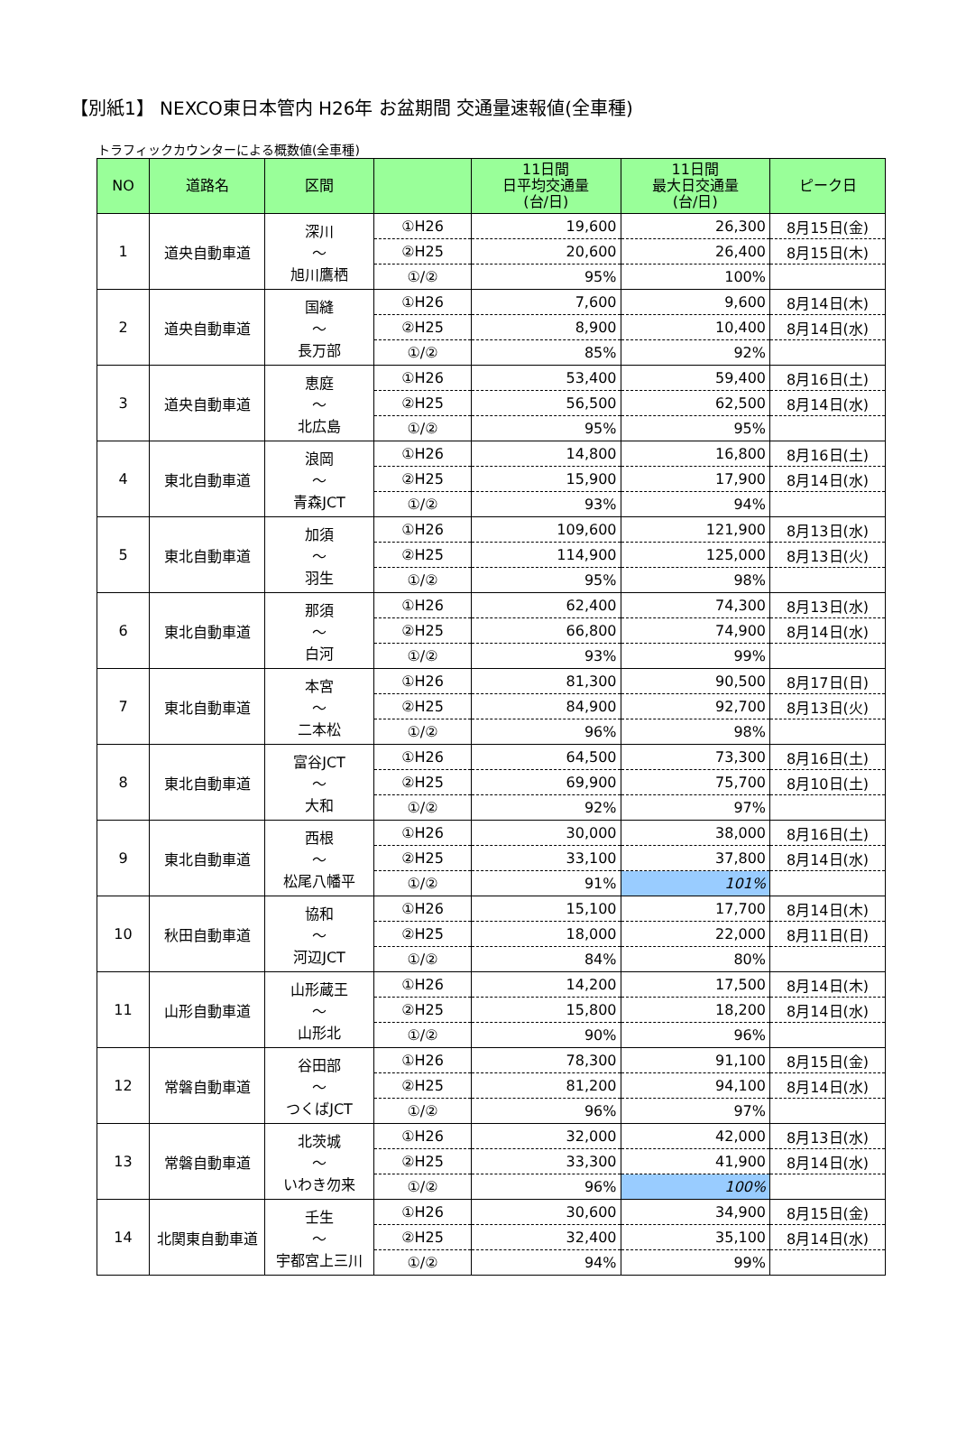【別紙1】 NEXCO東日本管内 H26年 お盆期間 交通量速報値(全車種)
トラフィックカウンターによる概数値(全車種)
| NO | 道路名 | 区間 | | 11日間 日平均交通量 (台/日) | 11日間 最大日交通量 (台/日) | ピーク日 |
| --- | --- | --- | --- | --- | --- | --- |
| 1 | 道央自動車道 | 深川 ～ 旭川鷹栖 | ①H26 | 19,600 | 26,300 | 8月15日(金) |
| | | | ②H25 | 20,600 | 26,400 | 8月15日(木) |
| | | | ①/② | 95% | 100% | |
| 2 | 道央自動車道 | 国縫 ～ 長万部 | ①H26 | 7,600 | 9,600 | 8月14日(木) |
| | | | ②H25 | 8,900 | 10,400 | 8月14日(水) |
| | | | ①/② | 85% | 92% | |
| 3 | 道央自動車道 | 恵庭 ～ 北広島 | ①H26 | 53,400 | 59,400 | 8月16日(土) |
| | | | ②H25 | 56,500 | 62,500 | 8月14日(水) |
| | | | ①/② | 95% | 95% | |
| 4 | 東北自動車道 | 浪岡 ～ 青森JCT | ①H26 | 14,800 | 16,800 | 8月16日(土) |
| | | | ②H25 | 15,900 | 17,900 | 8月14日(水) |
| | | | ①/② | 93% | 94% | |
| 5 | 東北自動車道 | 加須 ～ 羽生 | ①H26 | 109,600 | 121,900 | 8月13日(水) |
| | | | ②H25 | 114,900 | 125,000 | 8月13日(火) |
| | | | ①/② | 95% | 98% | |
| 6 | 東北自動車道 | 那須 ～ 白河 | ①H26 | 62,400 | 74,300 | 8月13日(水) |
| | | | ②H25 | 66,800 | 74,900 | 8月14日(水) |
| | | | ①/② | 93% | 99% | |
| 7 | 東北自動車道 | 本宮 ～ 二本松 | ①H26 | 81,300 | 90,500 | 8月17日(日) |
| | | | ②H25 | 84,900 | 92,700 | 8月13日(火) |
| | | | ①/② | 96% | 98% | |
| 8 | 東北自動車道 | 富谷JCT ～ 大和 | ①H26 | 64,500 | 73,300 | 8月16日(土) |
| | | | ②H25 | 69,900 | 75,700 | 8月10日(土) |
| | | | ①/② | 92% | 97% | |
| 9 | 東北自動車道 | 西根 ～ 松尾八幡平 | ①H26 | 30,000 | 38,000 | 8月16日(土) |
| | | | ②H25 | 33,100 | 37,800 | 8月14日(水) |
| | | | ①/② | 91% | 101% | |
| 10 | 秋田自動車道 | 協和 ～ 河辺JCT | ①H26 | 15,100 | 17,700 | 8月14日(木) |
| | | | ②H25 | 18,000 | 22,000 | 8月11日(日) |
| | | | ①/② | 84% | 80% | |
| 11 | 山形自動車道 | 山形蔵王 ～ 山形北 | ①H26 | 14,200 | 17,500 | 8月14日(木) |
| | | | ②H25 | 15,800 | 18,200 | 8月14日(水) |
| | | | ①/② | 90% | 96% | |
| 12 | 常磐自動車道 | 谷田部 ～ つくばJCT | ①H26 | 78,300 | 91,100 | 8月15日(金) |
| | | | ②H25 | 81,200 | 94,100 | 8月14日(水) |
| | | | ①/② | 96% | 97% | |
| 13 | 常磐自動車道 | 北茨城 ～ いわき勿来 | ①H26 | 32,000 | 42,000 | 8月13日(水) |
| | | | ②H25 | 33,300 | 41,900 | 8月14日(水) |
| | | | ①/② | 96% | 100% | |
| 14 | 北関東自動車道 | 壬生 ～ 宇都宮上三川 | ①H26 | 30,600 | 34,900 | 8月15日(金) |
| | | | ②H25 | 32,400 | 35,100 | 8月14日(水) |
| | | | ①/② | 94% | 99% | |